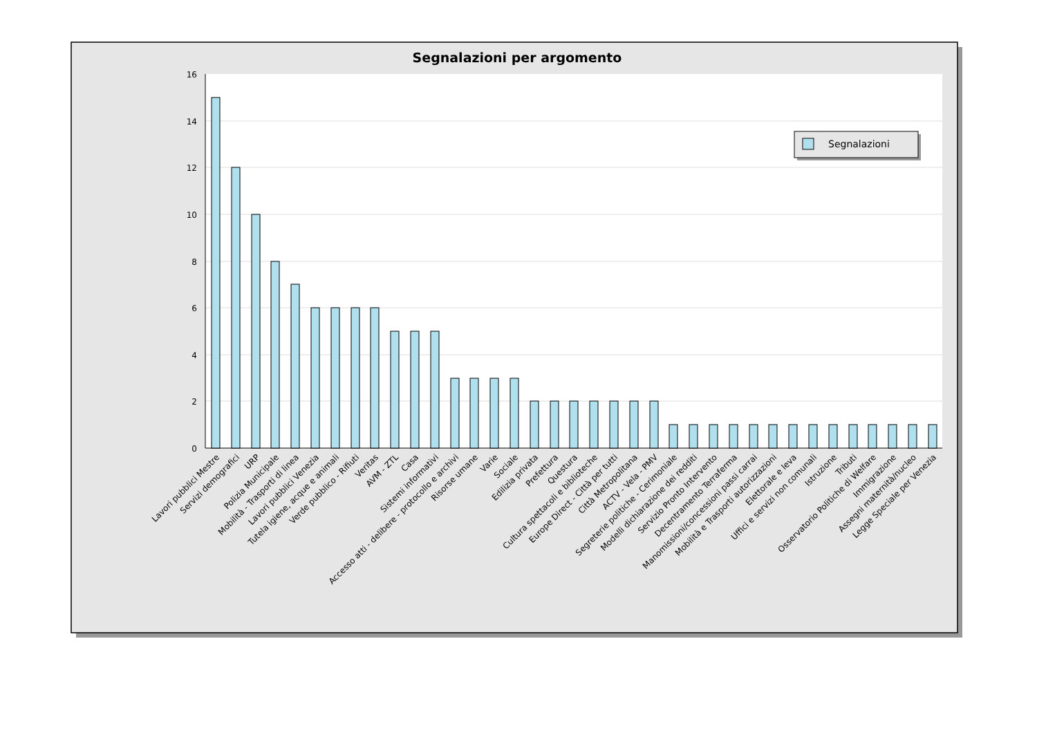Segnalazioni per argomento
16
14
12
10
8
6
4
2
0
Lavori pubblici Mestre
Servizi demografici
URP
Polizia Municipale
Mobilità - Trasporti di linea
Lavori pubblici Venezia
Tutela igiene, acque e animali
Verde pubblico - Rifiuti
Veritas
AVM - ZTL
Casa
Sistemi informativi
Accesso atti - delibere - protocollo e archivi
Risorse umane
Varie
Sociale
Edilizia privata
Prefettura
Questura
Cultura spettacoli e biblioteche
Europe Direct - Città per tutti
Città Metropolitana
ACTV - Vela - PMV
Segreterie politiche - Cerimoniale
Modelli dichiarazione dei redditi
Servizio Pronto Intervento
Decentramento Terraferma
Manomissioni/concessioni passi carrai
Mobilità e Trasporti autorizzazioni
Elettorale e leva
Uffici e servizi non comunali
Istruzione
Tributi
Osservatorio Politiche di Welfare
Immigrazione
Assegni maternità/nucleo
Legge Speciale per Venezia
Segnalazioni